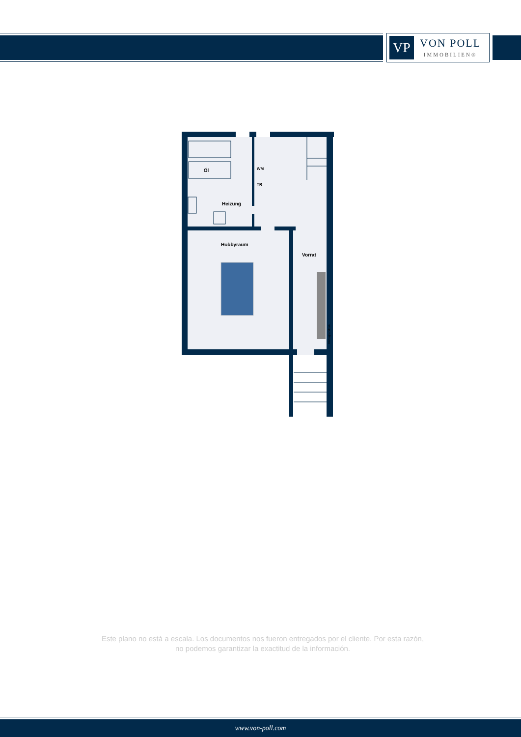VP
VON POLL
IMMOBILIEN®
Öl
WM
TR
Heizung
Hobbyraum
Vorrat
Immogrundriss
Este plano no está a escala. Los documentos nos fueron entregados por el cliente. Por esta razón, no podemos garantizar la exactitud de la información.
www.von-poll.com